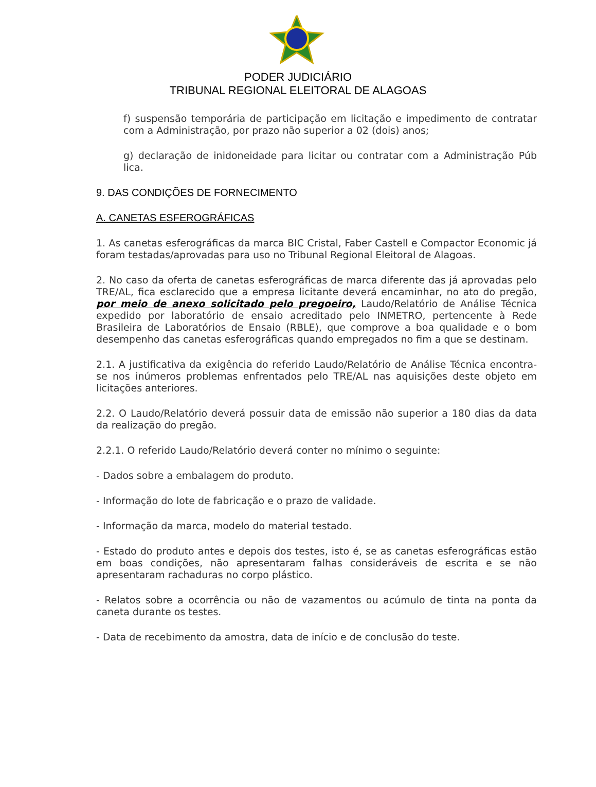PODER JUDICIÁRIO
TRIBUNAL REGIONAL ELEITORAL DE ALAGOAS
f) suspensão temporária de participação em licitação e impedimento de contratar com a Administração, por prazo não superior a 02 (dois) anos;
g) declaração de inidoneidade para licitar ou contratar com a Administração Púb lica.
9. DAS CONDIÇÕES DE FORNECIMENTO
A. CANETAS ESFEROGRÁFICAS
1. As canetas esferográficas da marca BIC Cristal, Faber Castell e Compactor Economic já foram testadas/aprovadas para uso no Tribunal Regional Eleitoral de Alagoas.
2. No caso da oferta de canetas esferográficas de marca diferente das já aprovadas pelo TRE/AL, fica esclarecido que a empresa licitante deverá encaminhar, no ato do pregão, por meio de anexo solicitado pelo pregoeiro, Laudo/Relatório de Análise Técnica expedido por laboratório de ensaio acreditado pelo INMETRO, pertencente à Rede Brasileira de Laboratórios de Ensaio (RBLE), que comprove a boa qualidade e o bom desempenho das canetas esferográficas quando empregados no fim a que se destinam.
2.1. A justificativa da exigência do referido Laudo/Relatório de Análise Técnica encontra-se nos inúmeros problemas enfrentados pelo TRE/AL nas aquisições deste objeto em licitações anteriores.
2.2. O Laudo/Relatório deverá possuir data de emissão não superior a 180 dias da data da realização do pregão.
2.2.1. O referido Laudo/Relatório deverá conter no mínimo o seguinte:
- Dados sobre a embalagem do produto.
- Informação do lote de fabricação e o prazo de validade.
- Informação da marca, modelo do material testado.
- Estado do produto antes e depois dos testes, isto é, se as canetas esferográficas estão em boas condições, não apresentaram falhas consideráveis de escrita e se não apresentaram rachaduras no corpo plástico.
- Relatos sobre a ocorrência ou não de vazamentos ou acúmulo de tinta na ponta da caneta durante os testes.
- Data de recebimento da amostra, data de início e de conclusão do teste.